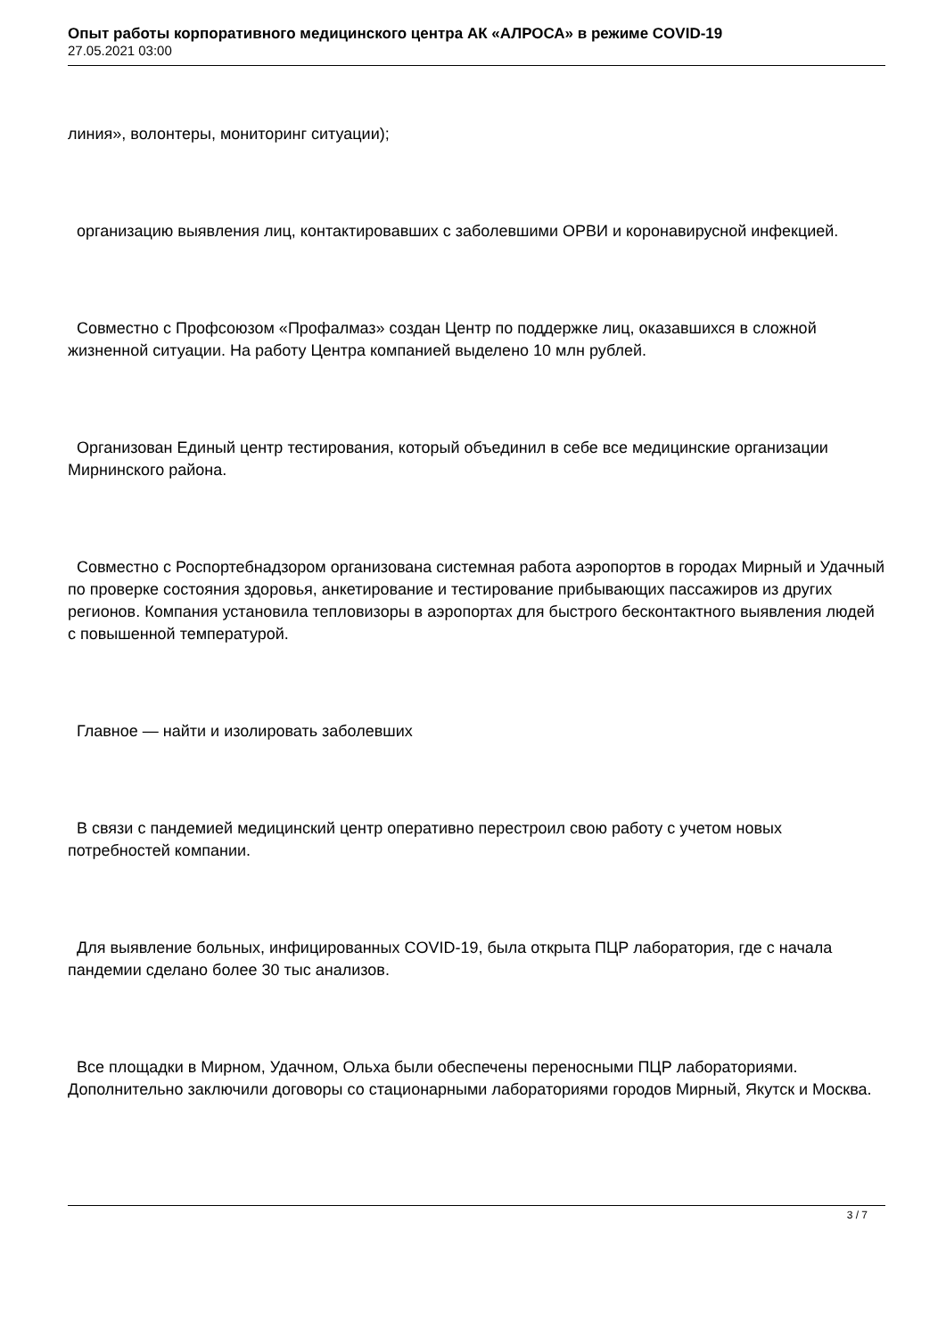Опыт работы корпоративного медицинского центра АК «АЛРОСА» в режиме COVID-19
27.05.2021 03:00
линия», волонтеры, мониторинг ситуации);
организацию выявления лиц, контактировавших с заболевшими ОРВИ и коронавирусной инфекцией.
Совместно с Профсоюзом «Профалмаз» создан Центр по поддержке лиц, оказавшихся в сложной жизненной ситуации. На работу Центра компанией выделено 10 млн рублей.
Организован Единый центр тестирования, который объединил в себе все медицинские организации Мирнинского района.
Совместно с Роспортебнадзором организована системная работа аэропортов в городах Мирный и Удачный по проверке состояния здоровья, анкетирование и тестирование прибывающих пассажиров из других регионов. Компания установила тепловизоры в аэропортах для быстрого бесконтактного выявления людей с повышенной температурой.
Главное — найти и изолировать заболевших
В связи с пандемией медицинский центр оперативно перестроил свою работу с учетом новых потребностей компании.
Для выявление больных, инфицированных COVID-19, была открыта ПЦР лаборатория, где с начала пандемии сделано более 30 тыс анализов.
Все площадки в Мирном, Удачном, Ольха были обеспечены переносными ПЦР лабораториями. Дополнительно заключили договоры со стационарными лабораториями городов Мирный, Якутск и Москва.
3 / 7